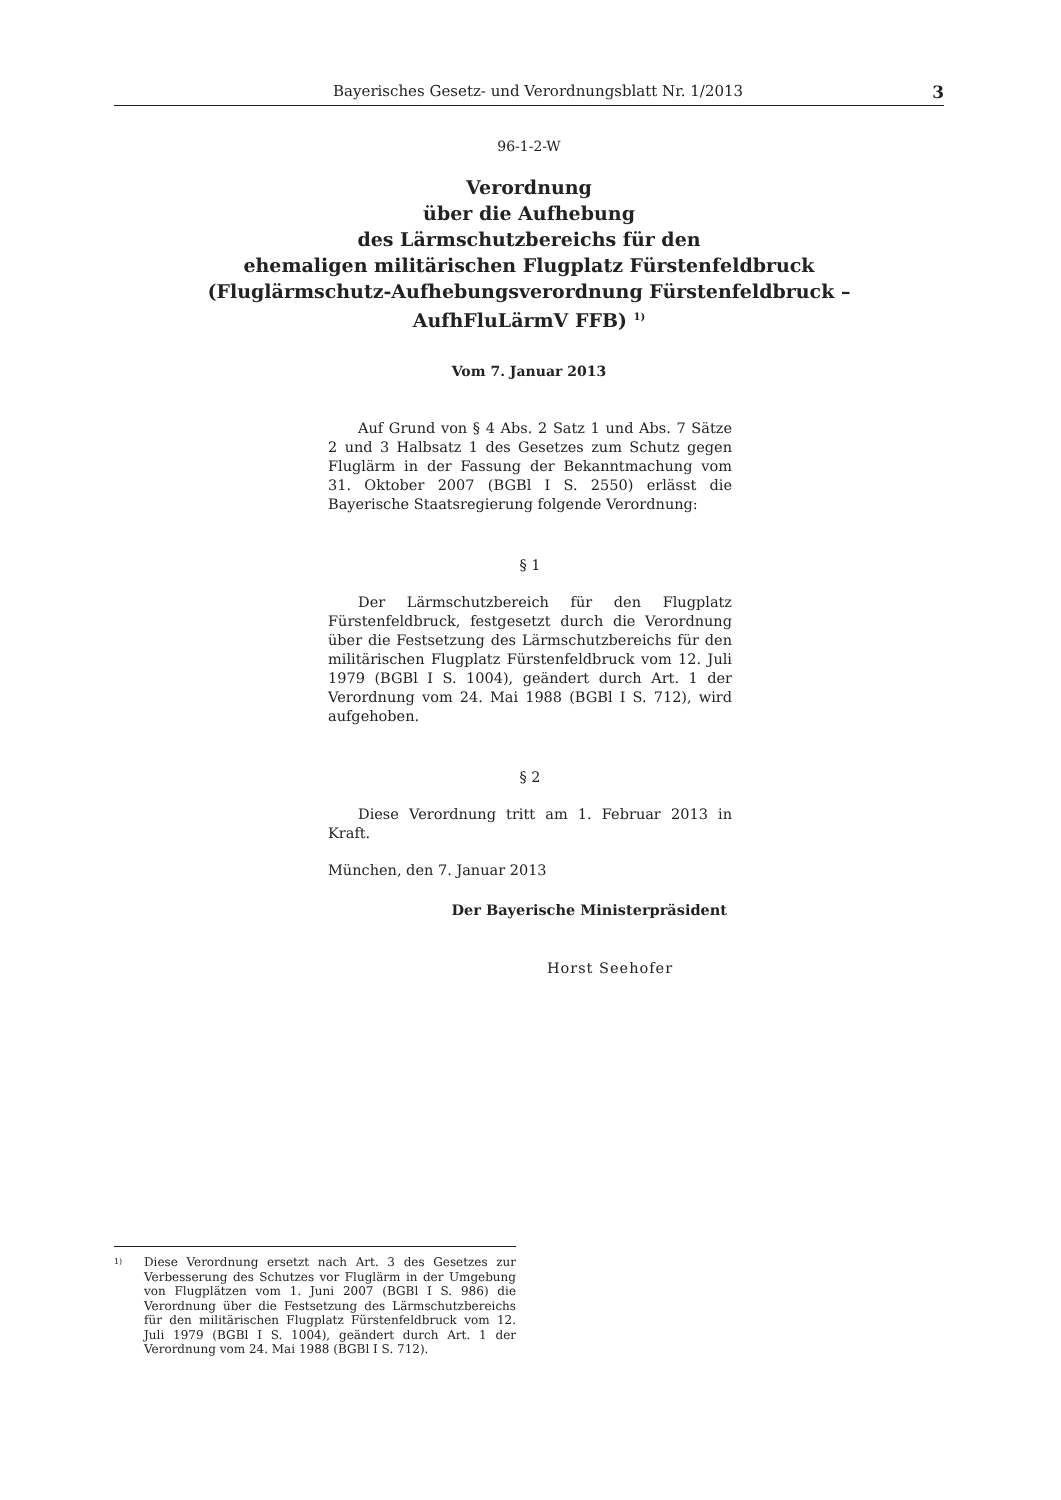Bayerisches Gesetz- und Verordnungsblatt Nr. 1/2013 3
96-1-2-W
Verordnung
über die Aufhebung
des Lärmschutzbereichs für den
ehemaligen militärischen Flugplatz Fürstenfeldbruck
(Fluglärmschutz-Aufhebungsverordnung Fürstenfeldbruck –
AufhFluLärmV FFB) <sup>1)</sup>
Vom 7. Januar 2013
Auf Grund von § 4 Abs. 2 Satz 1 und Abs. 7 Sätze 2 und 3 Halbsatz 1 des Gesetzes zum Schutz gegen Fluglärm in der Fassung der Bekanntmachung vom 31. Oktober 2007 (BGBl I S. 2550) erlässt die Bayerische Staatsregierung folgende Verordnung:
§ 1
Der Lärmschutzbereich für den Flugplatz Fürstenfeldbruck, festgesetzt durch die Verordnung über die Festsetzung des Lärmschutzbereichs für den militärischen Flugplatz Fürstenfeldbruck vom 12. Juli 1979 (BGBl I S. 1004), geändert durch Art. 1 der Verordnung vom 24. Mai 1988 (BGBl I S. 712), wird aufgehoben.
§ 2
Diese Verordnung tritt am 1. Februar 2013 in Kraft.
München, den 7. Januar 2013
Der Bayerische Ministerpräsident
Horst Seehofer
<sup>1)</sup>
Diese Verordnung ersetzt nach Art. 3 des Gesetzes zur Verbesserung des Schutzes vor Fluglärm in der Umgebung von Flugplätzen vom 1. Juni 2007 (BGBl I S. 986) die Verordnung über die Festsetzung des Lärmschutzbereichs für den militärischen Flugplatz Fürstenfeldbruck vom 12. Juli 1979 (BGBl I S. 1004), geändert durch Art. 1 der Verordnung vom 24. Mai 1988 (BGBl I S. 712).